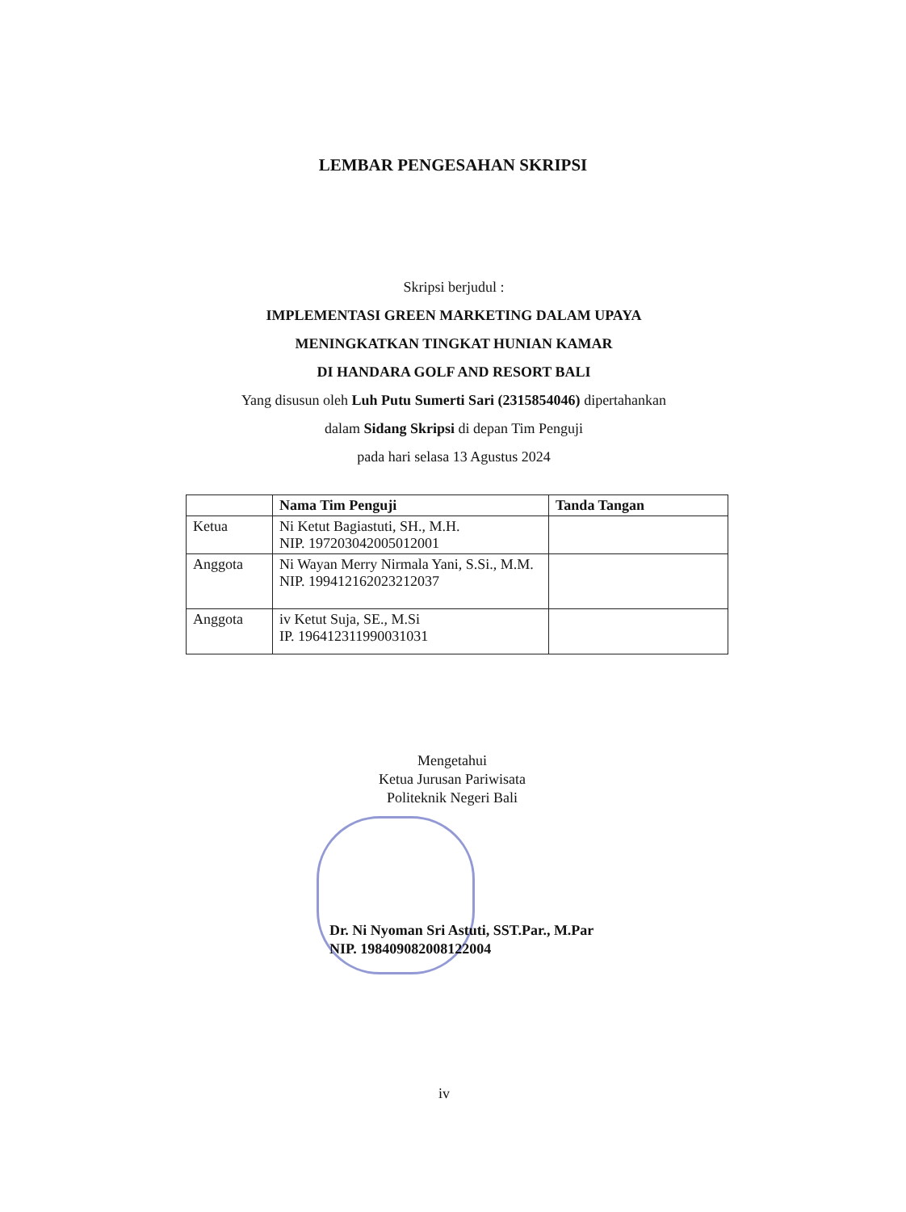LEMBAR PENGESAHAN SKRIPSI
Skripsi berjudul :
IMPLEMENTASI GREEN MARKETING DALAM UPAYA
MENINGKATKAN TINGKAT HUNIAN KAMAR
DI HANDARA GOLF AND RESORT BALI
Yang disusun oleh Luh Putu Sumerti Sari (2315854046) dipertahankan
dalam Sidang Skripsi di depan Tim Penguji
pada hari selasa 13 Agustus 2024
| | Nama Tim Penguji | Tanda Tangan |
| --- | --- | --- |
| Ketua | Ni Ketut Bagiastuti, SH., M.H. NIP. 197203042005012001 | |
| Anggota | Ni Wayan Merry Nirmala Yani, S.Si., M.M. NIP. 199412162023212037 | |
| Anggota | iv Ketut Suja, SE., M.Si IP. 196412311990031031 | |
Mengetahui
Ketua Jurusan Pariwisata
Politeknik Negeri Bali
Dr. Ni Nyoman Sri Astuti, SST.Par., M.Par
NIP. 198409082008122004
iv